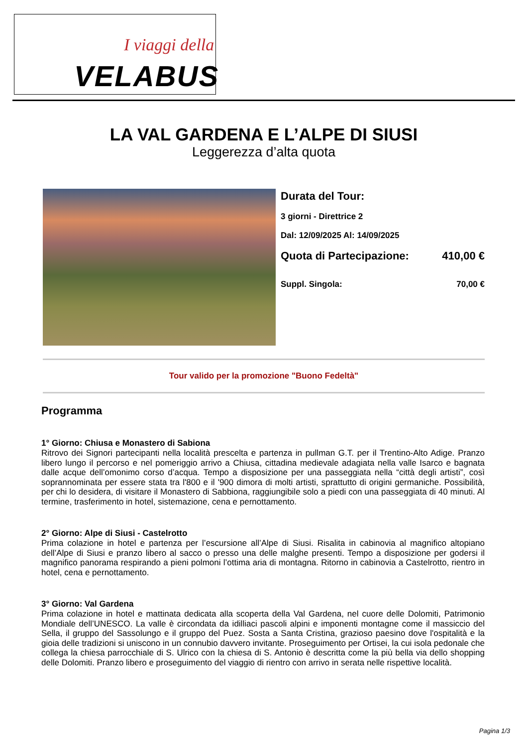I viaggi della
VELABUS
LA VAL GARDENA E L’ALPE DI SIUSI
Leggerezza d’alta quota
Durata del Tour:
3 giorni - Direttrice 2
Dal: 12/09/2025 Al: 14/09/2025
Quota di Partecipazione: 410,00 €
Suppl. Singola: 70,00 €
Tour valido per la promozione "Buono Fedeltà"
Programma
1° Giorno: Chiusa e Monastero di Sabiona
Ritrovo dei Signori partecipanti nella località prescelta e partenza in pullman G.T. per il Trentino-Alto Adige. Pranzo libero lungo il percorso e nel pomeriggio arrivo a Chiusa, cittadina medievale adagiata nella valle Isarco e bagnata dalle acque dell’omonimo corso d’acqua. Tempo a disposizione per una passeggiata nella “città degli artisti”, così soprannominata per essere stata tra l'800 e il '900 dimora di molti artisti, sprattutto di origini germaniche. Possibilità, per chi lo desidera, di visitare il Monastero di Sabbiona, raggiungibile solo a piedi con una passeggiata di 40 minuti. Al termine, trasferimento in hotel, sistemazione, cena e pernottamento.
2° Giorno: Alpe di Siusi - Castelrotto
Prima colazione in hotel e partenza per l’escursione all’Alpe di Siusi. Risalita in cabinovia al magnifico altopiano dell’Alpe di Siusi e pranzo libero al sacco o presso una delle malghe presenti. Tempo a disposizione per godersi il magnifico panorama respirando a pieni polmoni l’ottima aria di montagna. Ritorno in cabinovia a Castelrotto, rientro in hotel, cena e pernottamento.
3° Giorno: Val Gardena
Prima colazione in hotel e mattinata dedicata alla scoperta della Val Gardena, nel cuore delle Dolomiti, Patrimonio Mondiale dell’UNESCO. La valle è circondata da idilliaci pascoli alpini e imponenti montagne come il massiccio del Sella, il gruppo del Sassolungo e il gruppo del Puez. Sosta a Santa Cristina, grazioso paesino dove l'ospitalità e la gioia delle tradizioni si uniscono in un connubio davvero invitante. Proseguimento per Ortisei, la cui isola pedonale che collega la chiesa parrocchiale di S. Ulrico con la chiesa di S. Antonio è descritta come la più bella via dello shopping delle Dolomiti. Pranzo libero e proseguimento del viaggio di rientro con arrivo in serata nelle rispettive località.
Pagina 1/3